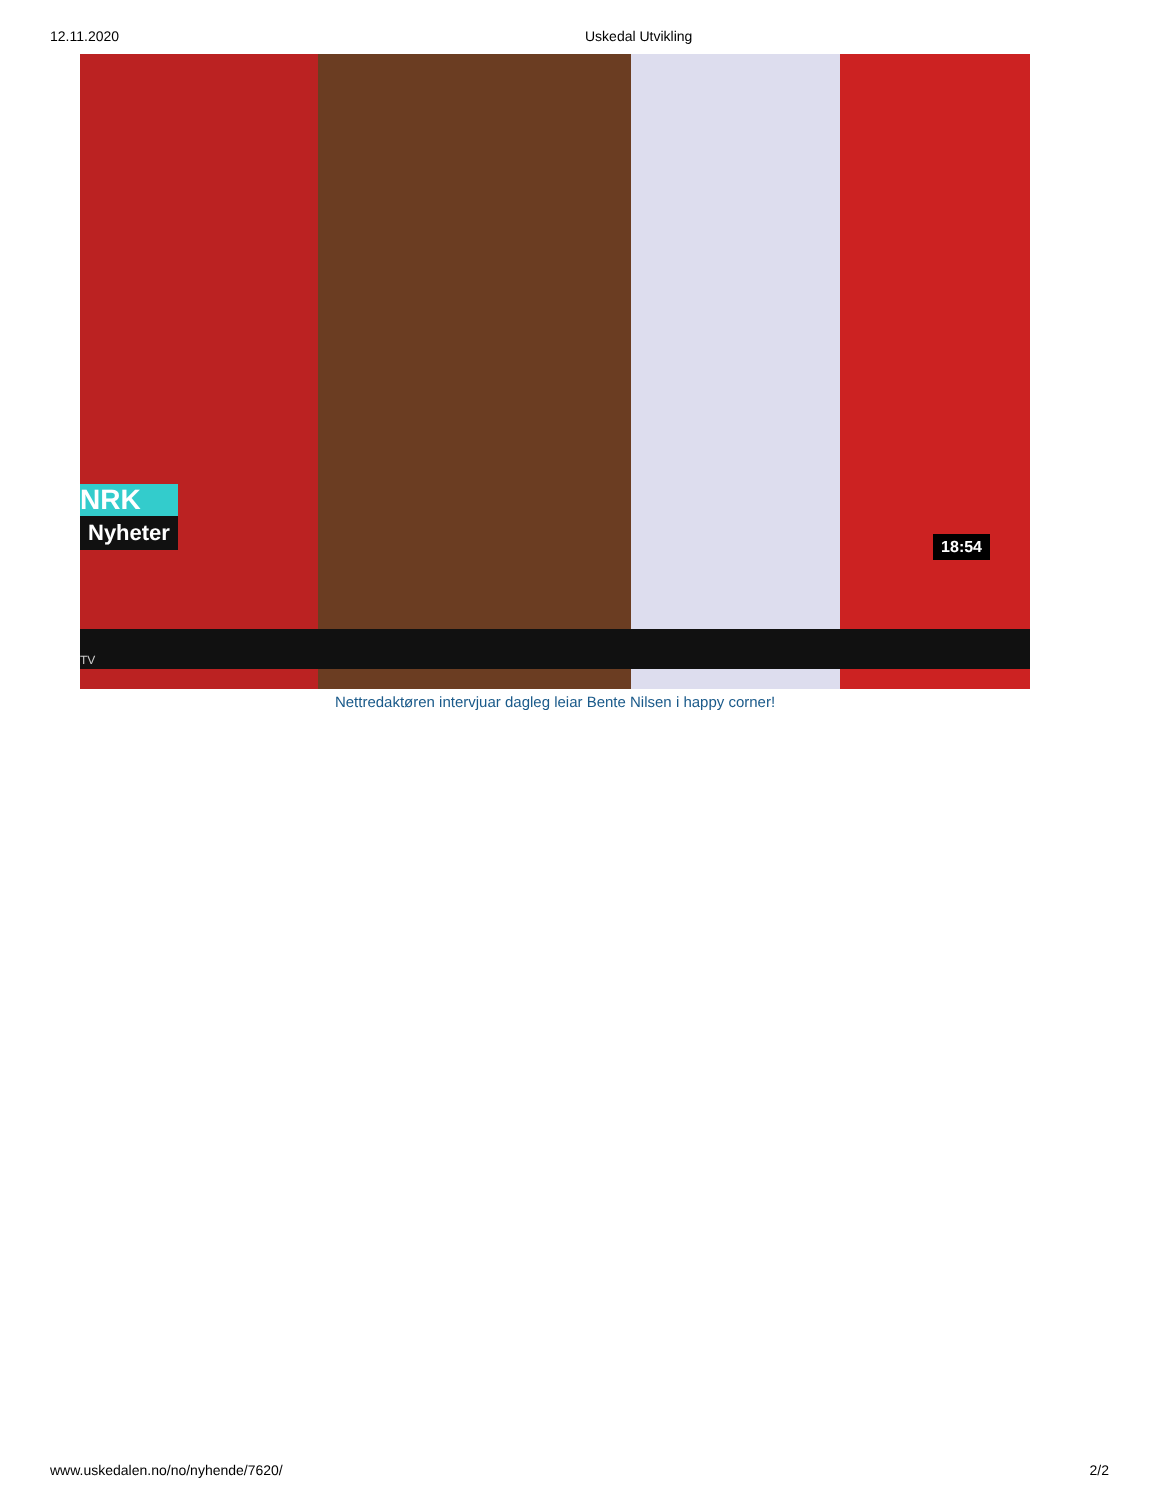12.11.2020 Uskedal Utvikling
NRK
Nyheter
18:54
TV
Nettredaktøren intervjuar dagleg leiar Bente Nilsen i happy corner!
www.uskedalen.no/no/nyhende/7620/ 2/2